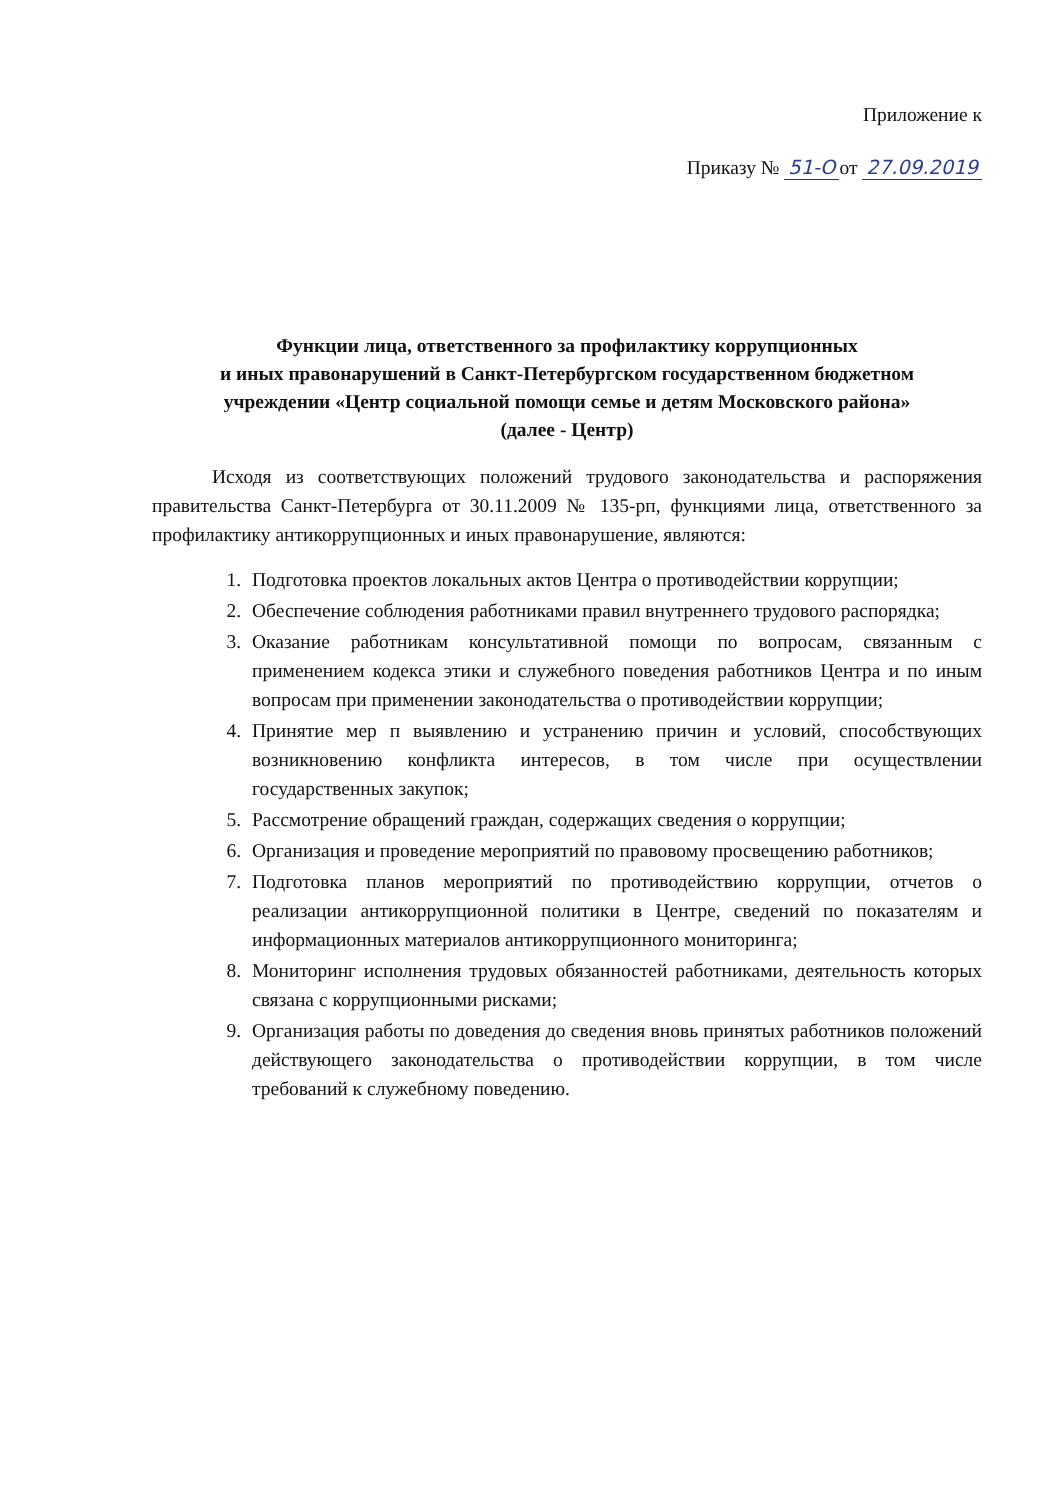Приложение к
Приказу № 51-О от 27.09.2019
Функции лица, ответственного за профилактику коррупционных
и иных правонарушений в Санкт-Петербургском государственном бюджетном
учреждении «Центр социальной помощи семье и детям Московского района»
(далее - Центр)
Исходя из соответствующих положений трудового законодательства и распоряжения правительства Санкт-Петербурга от 30.11.2009 № 135-рп, функциями лица, ответственного за профилактику антикоррупционных и иных правонарушение, являются:
1. Подготовка проектов локальных актов Центра о противодействии коррупции;
2. Обеспечение соблюдения работниками правил внутреннего трудового распорядка;
3. Оказание работникам консультативной помощи по вопросам, связанным с применением кодекса этики и служебного поведения работников Центра и по иным вопросам при применении законодательства о противодействии коррупции;
4. Принятие мер п выявлению и устранению причин и условий, способствующих возникновению конфликта интересов, в том числе при осуществлении государственных закупок;
5. Рассмотрение обращений граждан, содержащих сведения о коррупции;
6. Организация и проведение мероприятий по правовому просвещению работников;
7. Подготовка планов мероприятий по противодействию коррупции, отчетов о реализации антикоррупционной политики в Центре, сведений по показателям и информационных материалов антикоррупционного мониторинга;
8. Мониторинг исполнения трудовых обязанностей работниками, деятельность которых связана с коррупционными рисками;
9. Организация работы по доведения до сведения вновь принятых работников положений действующего законодательства о противодействии коррупции, в том числе требований к служебному поведению.